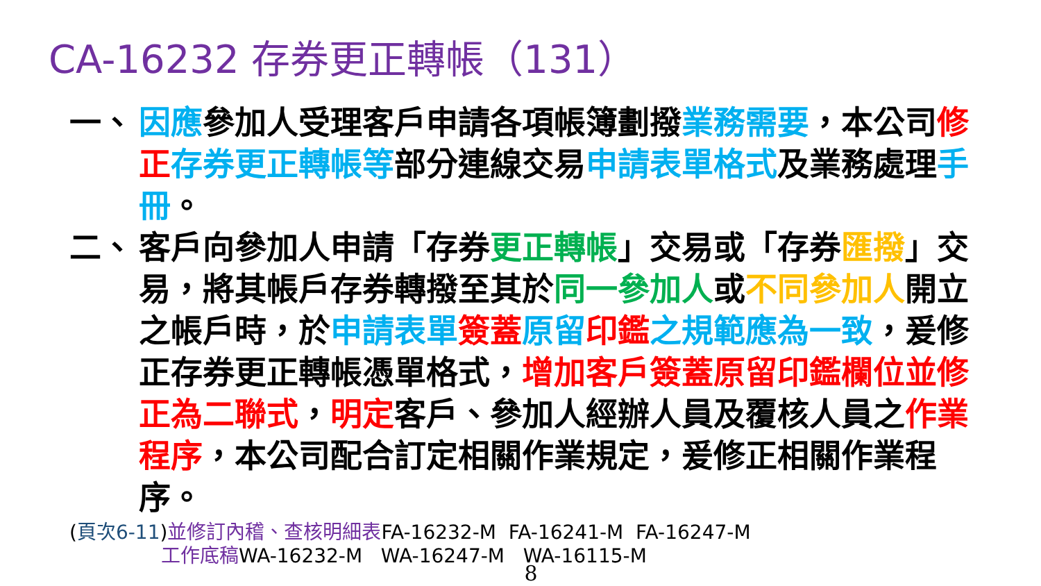CA-16232 存券更正轉帳（131）
一、 因應參加人受理客戶申請各項帳簿劃撥業務需要，本公司修正 存券更正轉帳等部分連線交易申請表單格式及業務處理手冊。
二、 客戶向參加人申請「存券更正轉帳」交易或「存券匯撥」交易，將其帳戶存券轉撥至其於同一參加人或不同參加人開立之帳戶時，於申請表單 簽蓋 原留 印鑑 之規範應為一致，爰修正存券更正轉帳憑單格式，增加客戶簽蓋原留印鑑欄位並修正為二聯式，明定客戶、參加人經辦人員及覆核人員之作業程序，本公司配合訂定相關作業規定，爰修正相關作業程序。
(頁次6-11)並修訂內稽、查核明細表FA-16232-M FA-16241-M FA-16247-M
工作底稿WA-16232-M WA-16247-M WA-16115-M
8